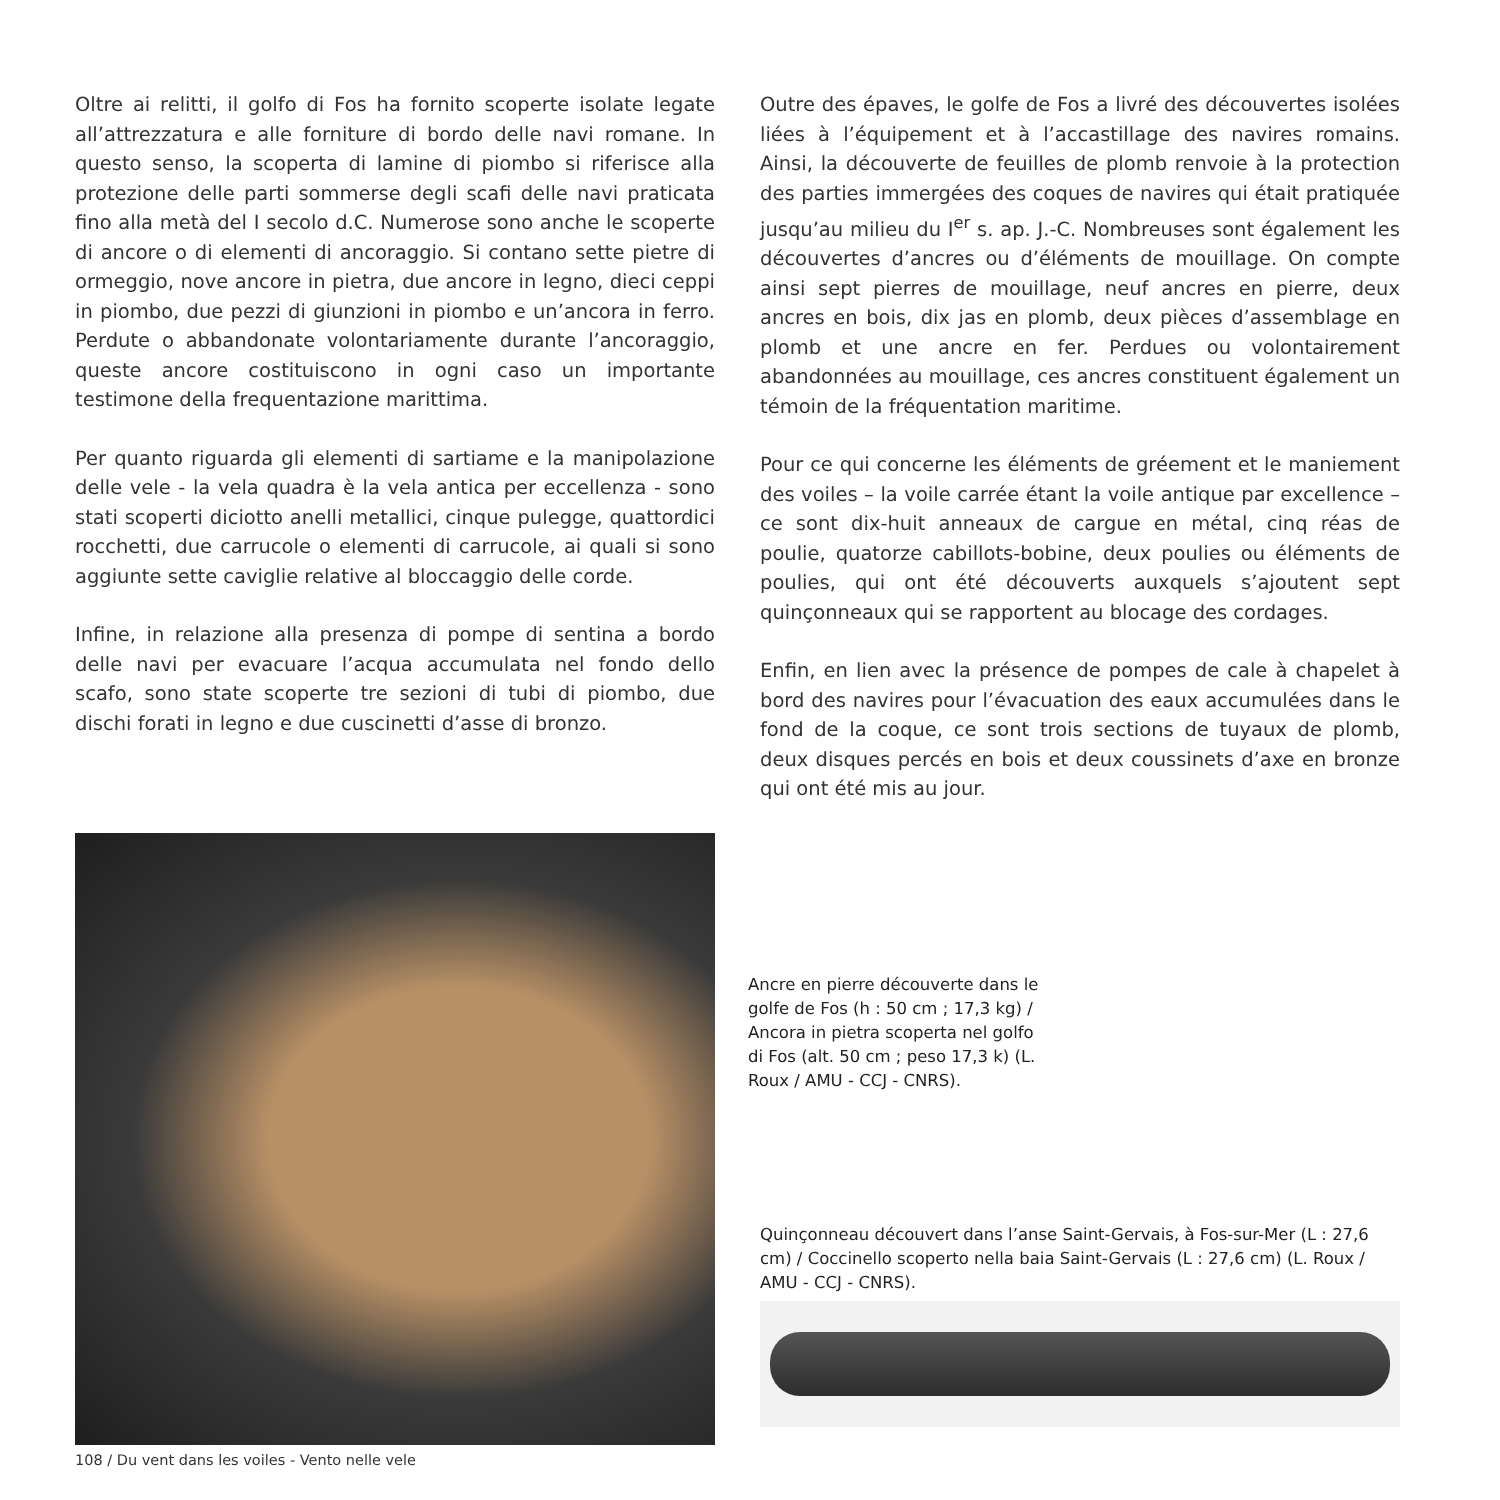Oltre ai relitti, il golfo di Fos ha fornito scoperte isolate legate all’attrezzatura e alle forniture di bordo delle navi romane. In questo senso, la scoperta di lamine di piombo si riferisce alla protezione delle parti sommerse degli scafi delle navi praticata fino alla metà del I secolo d.C. Numerose sono anche le scoperte di ancore o di elementi di ancoraggio. Si contano sette pietre di ormeggio, nove ancore in pietra, due ancore in legno, dieci ceppi in piombo, due pezzi di giunzioni in piombo e un’ancora in ferro. Perdute o abbandonate volontariamente durante l’ancoraggio, queste ancore costituiscono in ogni caso un importante testimone della frequentazione marittima.
Per quanto riguarda gli elementi di sartiame e la manipolazione delle vele - la vela quadra è la vela antica per eccellenza - sono stati scoperti diciotto anelli metallici, cinque pulegge, quattordici rocchetti, due carrucole o elementi di carrucole, ai quali si sono aggiunte sette caviglie relative al bloccaggio delle corde.
Infine, in relazione alla presenza di pompe di sentina a bordo delle navi per evacuare l’acqua accumulata nel fondo dello scafo, sono state scoperte tre sezioni di tubi di piombo, due dischi forati in legno e due cuscinetti d’asse di bronzo.
Outre des épaves, le golfe de Fos a livré des découvertes isolées liées à l’équipement et à l’accastillage des navires romains. Ainsi, la découverte de feuilles de plomb renvoie à la protection des parties immergées des coques de navires qui était pratiquée jusqu’au milieu du I<sup>er</sup> s. ap. J.-C. Nombreuses sont également les découvertes d’ancres ou d’éléments de mouillage. On compte ainsi sept pierres de mouillage, neuf ancres en pierre, deux ancres en bois, dix jas en plomb, deux pièces d’assemblage en plomb et une ancre en fer. Perdues ou volontairement abandonnées au mouillage, ces ancres constituent également un témoin de la fréquentation maritime.
Pour ce qui concerne les éléments de gréement et le maniement des voiles – la voile carrée étant la voile antique par excellence – ce sont dix-huit anneaux de cargue en métal, cinq réas de poulie, quatorze cabillots-bobine, deux poulies ou éléments de poulies, qui ont été découverts auxquels s’ajoutent sept quinçonneaux qui se rapportent au blocage des cordages.
Enfin, en lien avec la présence de pompes de cale à chapelet à bord des navires pour l’évacuation des eaux accumulées dans le fond de la coque, ce sont trois sections de tuyaux de plomb, deux disques percés en bois et deux coussinets d’axe en bronze qui ont été mis au jour.
Ancre en pierre découverte dans le golfe de Fos (h : 50 cm ; 17,3 kg) / Ancora in pietra scoperta nel golfo di Fos (alt. 50 cm ; peso 17,3 k) (L. Roux / AMU - CCJ - CNRS).
Quinçonneau découvert dans l’anse Saint-Gervais, à Fos-sur-Mer (L : 27,6 cm) / Coccinello scoperto nella baia Saint-Gervais (L : 27,6 cm) (L. Roux / AMU - CCJ - CNRS).
108 / Du vent dans les voiles - Vento nelle vele